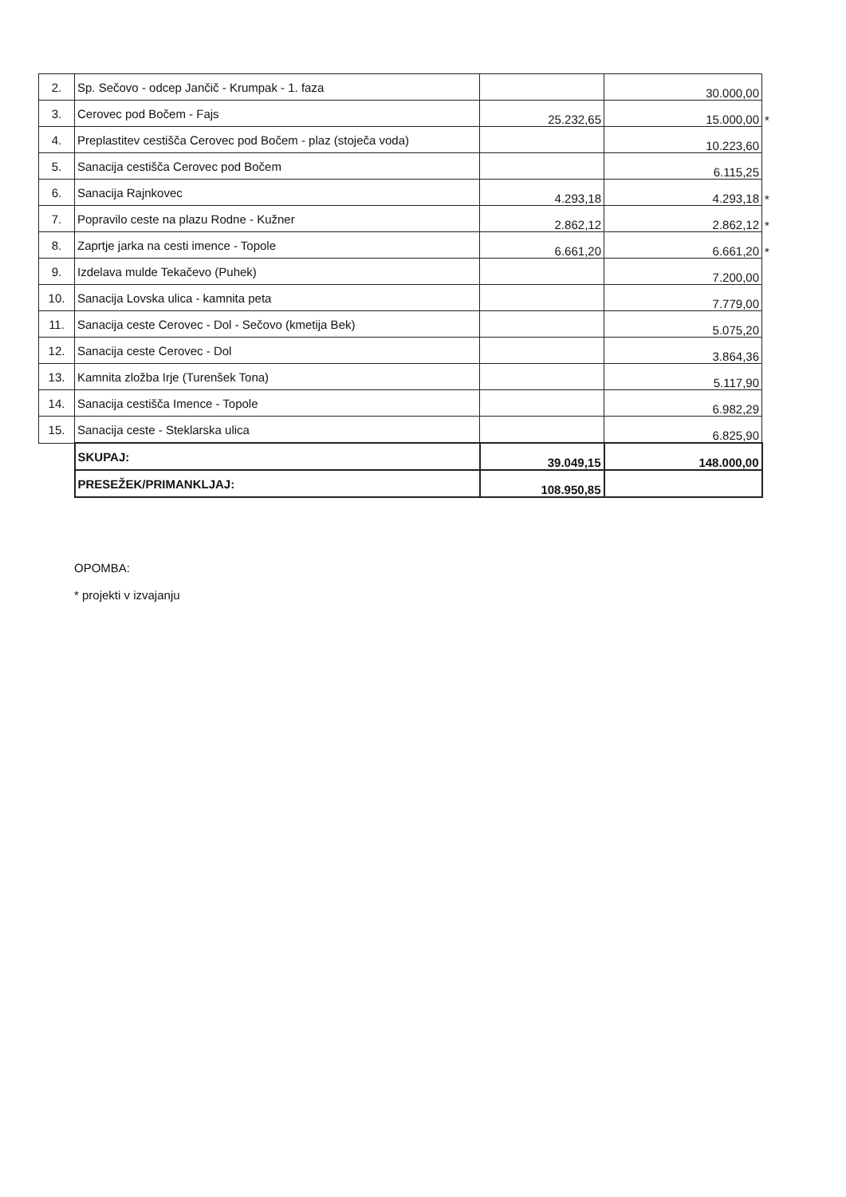| 2. | Sp. Sečovo - odcep Jančič - Krumpak - 1. faza | | 30.000,00 | |
| 3. | Cerovec pod Bočem - Fajs | 25.232,65 | 15.000,00 | * |
| 4. | Preplastitev cestišča Cerovec pod Bočem - plaz (stoječa voda) | | 10.223,60 | |
| 5. | Sanacija cestišča Cerovec pod Bočem | | 6.115,25 | |
| 6. | Sanacija Rajnkovec | 4.293,18 | 4.293,18 | * |
| 7. | Popravilo ceste na plazu Rodne - Kužner | 2.862,12 | 2.862,12 | * |
| 8. | Zaprtje jarka na cesti imence - Topole | 6.661,20 | 6.661,20 | * |
| 9. | Izdelava mulde Tekačevo (Puhek) | | 7.200,00 | |
| 10. | Sanacija Lovska ulica - kamnita peta | | 7.779,00 | |
| 11. | Sanacija ceste Cerovec - Dol - Sečovo (kmetija Bek) | | 5.075,20 | |
| 12. | Sanacija ceste Cerovec - Dol | | 3.864,36 | |
| 13. | Kamnita zložba Irje (Turenšek Tona) | | 5.117,90 | |
| 14. | Sanacija cestišča Imence - Topole | | 6.982,29 | |
| 15. | Sanacija ceste - Steklarska ulica | | 6.825,90 | |
| | SKUPAJ: | 39.049,15 | 148.000,00 | |
| | PRESEŽEK/PRIMANKLJAJ: | 108.950,85 | | |
OPOMBA:
* projekti v izvajanju